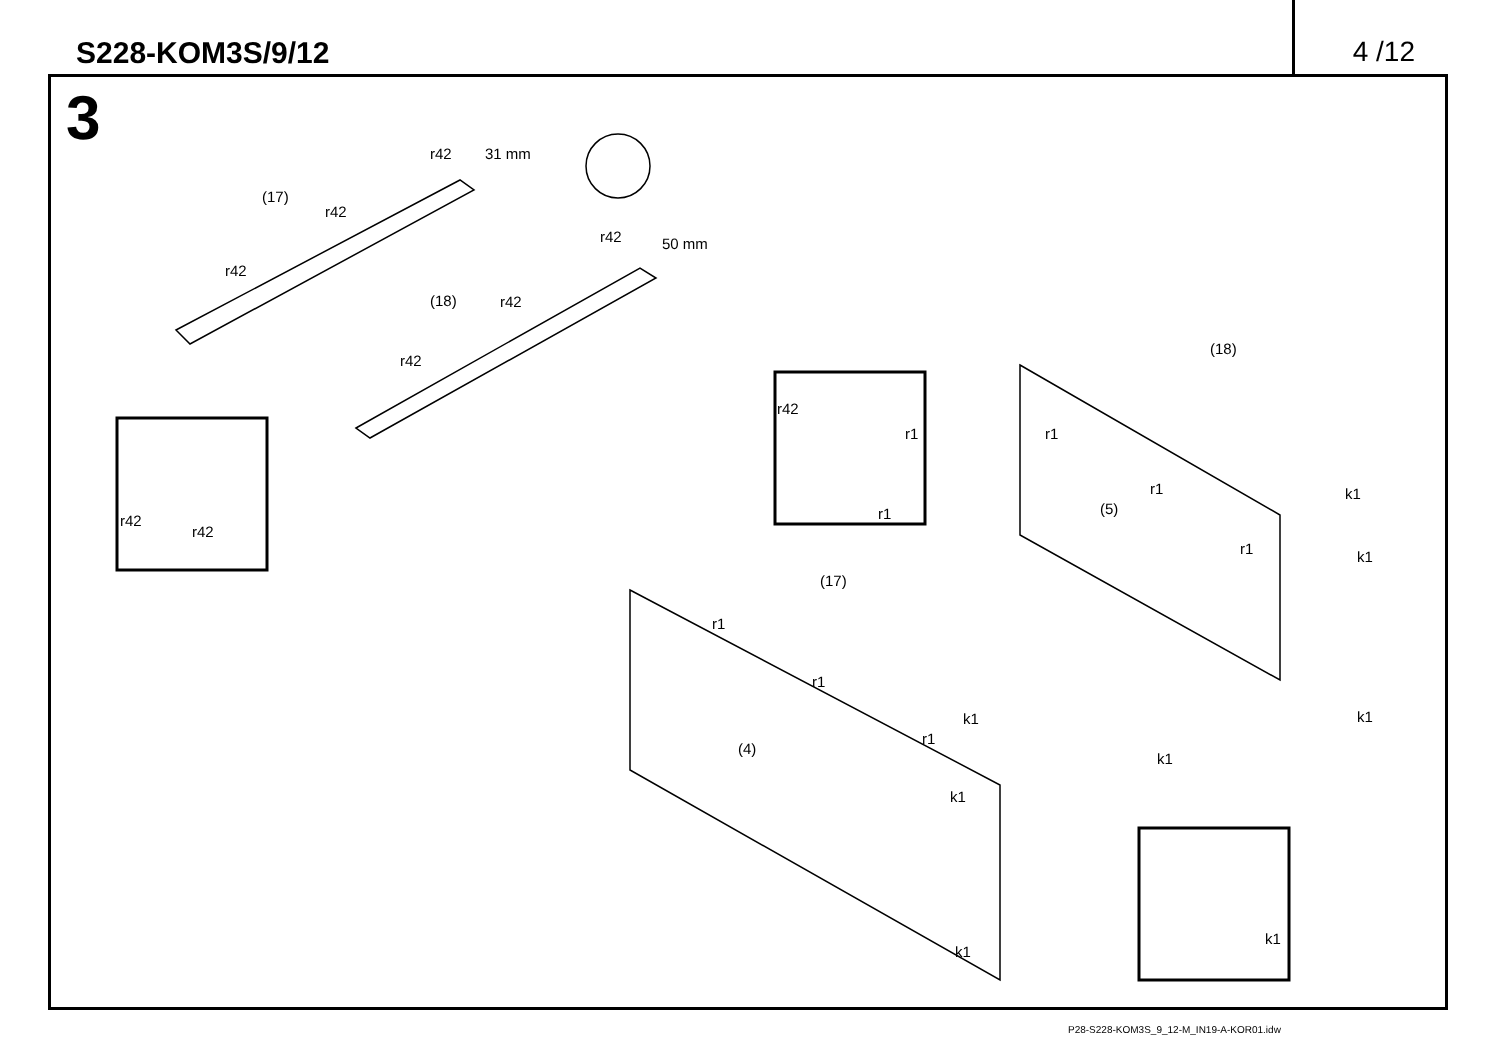S228-KOM3S/9/12 4 /12
3
(17)
(18)
r42
r42
r42
r42
r42
r42
31 mm
50 mm
r42
r42
r42
r1
r1
(18)
(17)
(5)
(4)
r1
r1
r1
r1
r1
r1
k1
k1
k1
k1
k1
k1
k1
k1
P28-S228-KOM3S_9_12-M_IN19-A-KOR01.idw